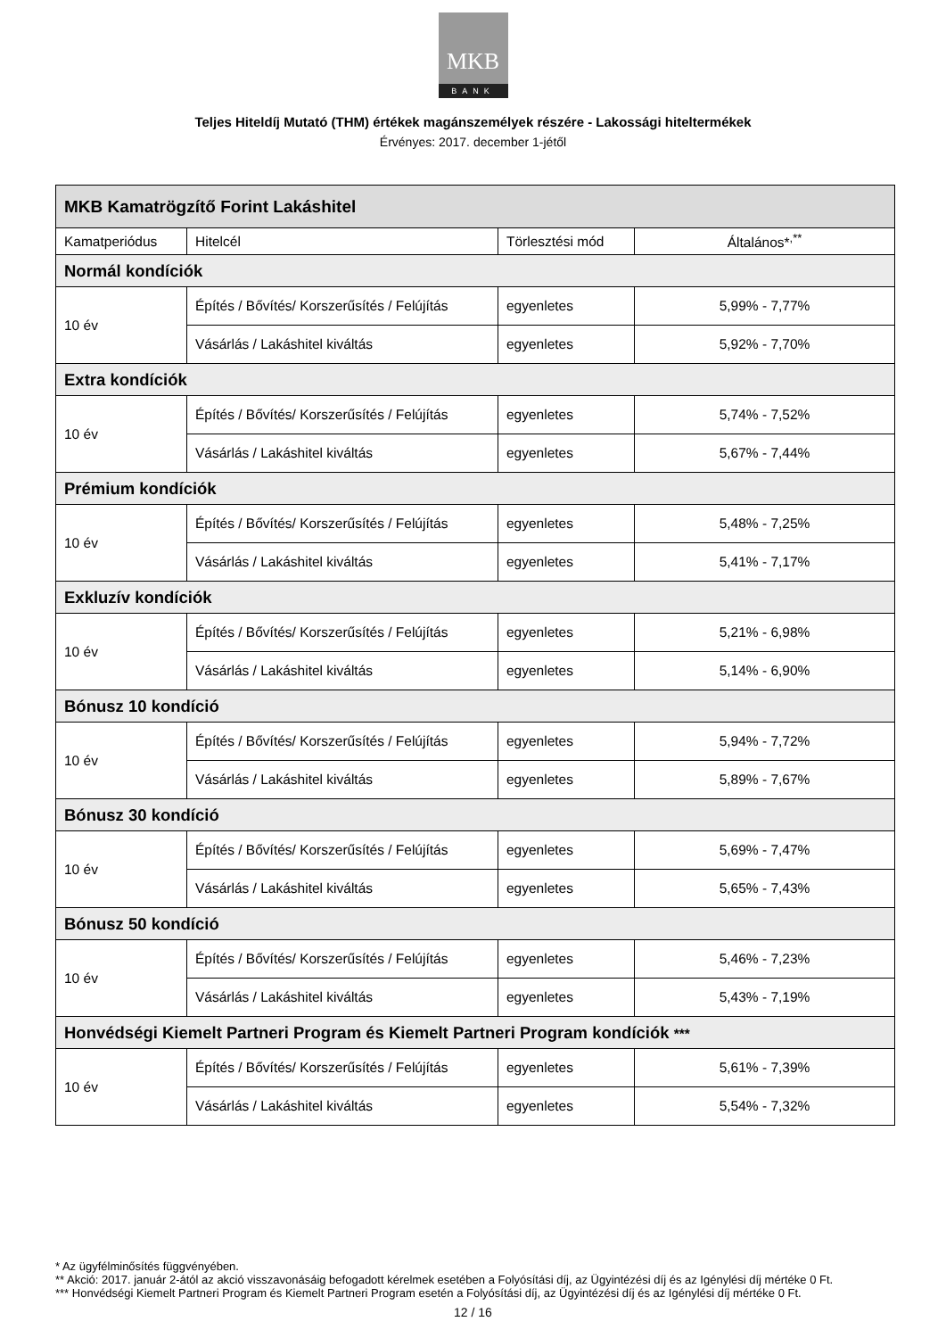MKB
BANK
Teljes Hiteldíj Mutató (THM) értékek magánszemélyek részére - Lakossági hiteltermékek
Érvényes: 2017. december 1-jétől
| MKB Kamatrögzítő Forint Lakáshitel | | | |
| Kamatperiódus | Hitelcél | Törlesztési mód | Általános*<sup>,**</sup> |
| Normál kondíciók | | | |
| 10 év | Építés / Bővítés/ Korszerűsítés / Felújítás | egyenletes | 5,99% - 7,77% |
| | Vásárlás / Lakáshitel kiváltás | egyenletes | 5,92% - 7,70% |
| Extra kondíciók | | | |
| 10 év | Építés / Bővítés/ Korszerűsítés / Felújítás | egyenletes | 5,74% - 7,52% |
| | Vásárlás / Lakáshitel kiváltás | egyenletes | 5,67% - 7,44% |
| Prémium kondíciók | | | |
| 10 év | Építés / Bővítés/ Korszerűsítés / Felújítás | egyenletes | 5,48% - 7,25% |
| | Vásárlás / Lakáshitel kiváltás | egyenletes | 5,41% - 7,17% |
| Exkluzív kondíciók | | | |
| 10 év | Építés / Bővítés/ Korszerűsítés / Felújítás | egyenletes | 5,21% - 6,98% |
| | Vásárlás / Lakáshitel kiváltás | egyenletes | 5,14% - 6,90% |
| Bónusz 10 kondíció | | | |
| 10 év | Építés / Bővítés/ Korszerűsítés / Felújítás | egyenletes | 5,94% - 7,72% |
| | Vásárlás / Lakáshitel kiváltás | egyenletes | 5,89% - 7,67% |
| Bónusz 30 kondíció | | | |
| 10 év | Építés / Bővítés/ Korszerűsítés / Felújítás | egyenletes | 5,69% - 7,47% |
| | Vásárlás / Lakáshitel kiváltás | egyenletes | 5,65% - 7,43% |
| Bónusz 50 kondíció | | | |
| 10 év | Építés / Bővítés/ Korszerűsítés / Felújítás | egyenletes | 5,46% - 7,23% |
| | Vásárlás / Lakáshitel kiváltás | egyenletes | 5,43% - 7,19% |
| Honvédségi Kiemelt Partneri Program és Kiemelt Partneri Program kondíciók *** | | | |
| 10 év | Építés / Bővítés/ Korszerűsítés / Felújítás | egyenletes | 5,61% - 7,39% |
| | Vásárlás / Lakáshitel kiváltás | egyenletes | 5,54% - 7,32% |
* Az ügyfélminősítés függvényében.
** Akció: 2017. január 2-ától az akció visszavonásáig befogadott kérelmek esetében a Folyósítási díj, az Ügyintézési díj és az Igénylési díj mértéke 0 Ft.
*** Honvédségi Kiemelt Partneri Program és Kiemelt Partneri Program esetén a Folyósítási díj, az Ügyintézési díj és az Igénylési díj mértéke 0 Ft.
12 / 16